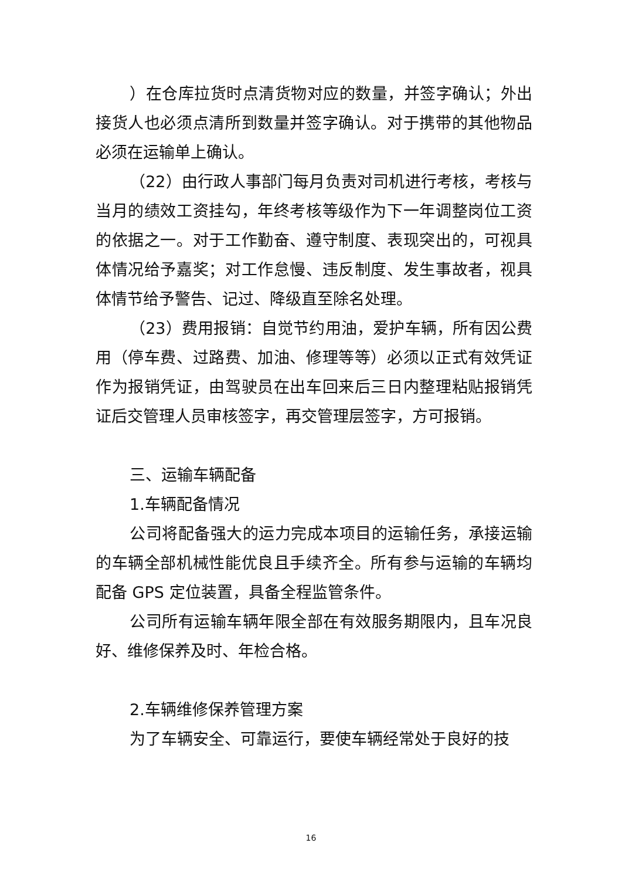）在仓库拉货时点清货物对应的数量，并签字确认；外出接货人也必须点清所到数量并签字确认。对于携带的其他物品必须在运输单上确认。
（22）由行政人事部门每月负责对司机进行考核，考核与当月的绩效工资挂勾，年终考核等级作为下一年调整岗位工资的依据之一。对于工作勤奋、遵守制度、表现突出的，可视具体情况给予嘉奖；对工作怠慢、违反制度、发生事故者，视具体情节给予警告、记过、降级直至除名处理。
（23）费用报销：自觉节约用油，爱护车辆，所有因公费用（停车费、过路费、加油、修理等等）必须以正式有效凭证作为报销凭证，由驾驶员在出车回来后三日内整理粘贴报销凭证后交管理人员审核签字，再交管理层签字，方可报销。
三、运输车辆配备
1.车辆配备情况
公司将配备强大的运力完成本项目的运输任务，承接运输的车辆全部机械性能优良且手续齐全。所有参与运输的车辆均配备 GPS 定位装置，具备全程监管条件。
公司所有运输车辆年限全部在有效服务期限内，且车况良好、维修保养及时、年检合格。
2.车辆维修保养管理方案
为了车辆安全、可靠运行，要使车辆经常处于良好的技
16